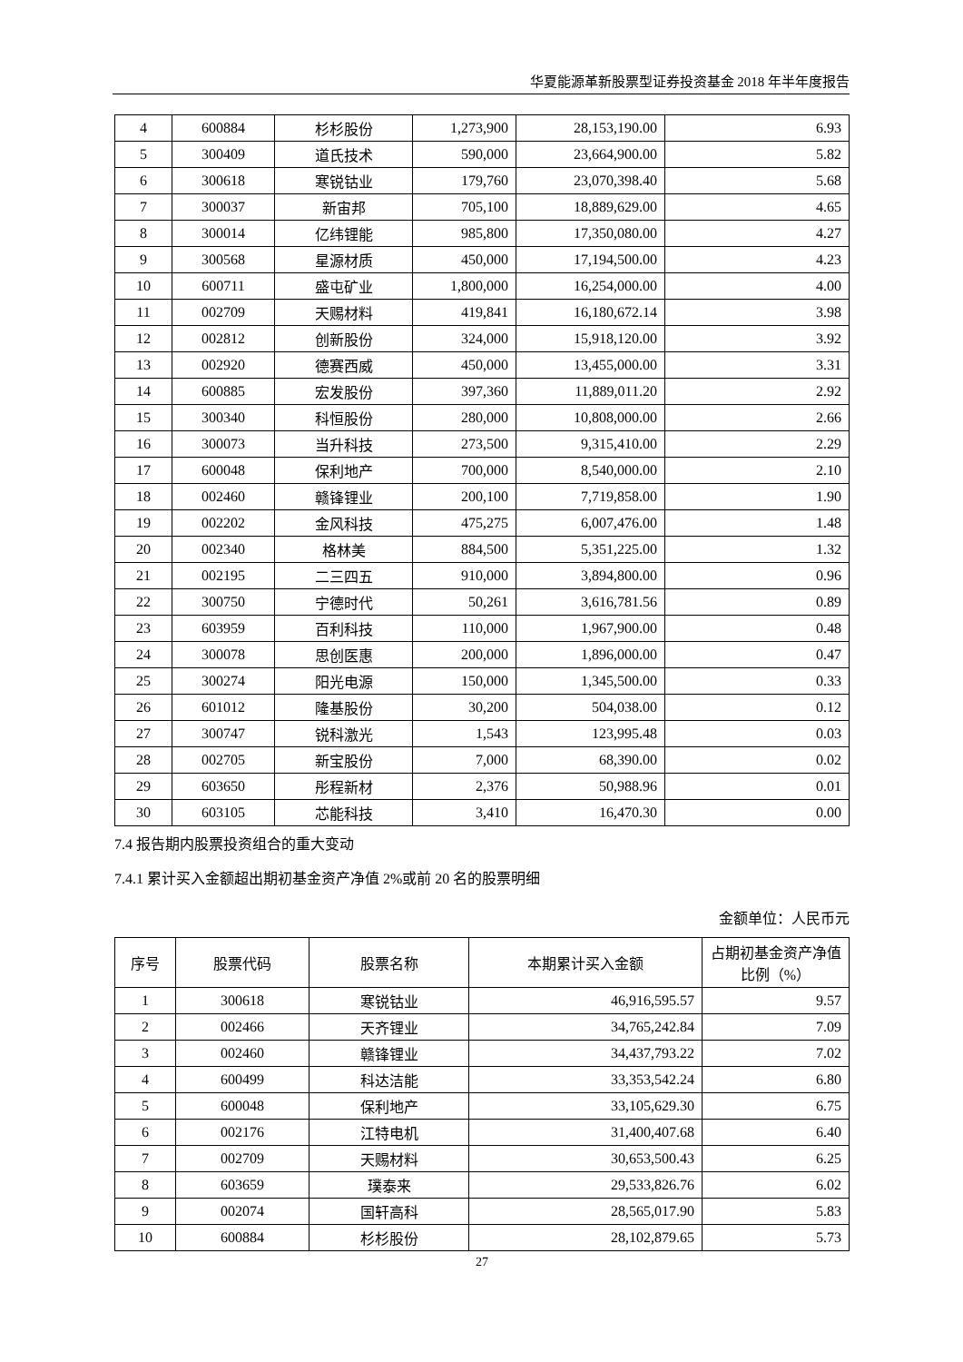华夏能源革新股票型证券投资基金 2018 年半年度报告
| 4 | 600884 | 杉杉股份 | 1,273,900 | 28,153,190.00 | 6.93 |
| 5 | 300409 | 道氏技术 | 590,000 | 23,664,900.00 | 5.82 |
| 6 | 300618 | 寒锐钴业 | 179,760 | 23,070,398.40 | 5.68 |
| 7 | 300037 | 新宙邦 | 705,100 | 18,889,629.00 | 4.65 |
| 8 | 300014 | 亿纬锂能 | 985,800 | 17,350,080.00 | 4.27 |
| 9 | 300568 | 星源材质 | 450,000 | 17,194,500.00 | 4.23 |
| 10 | 600711 | 盛屯矿业 | 1,800,000 | 16,254,000.00 | 4.00 |
| 11 | 002709 | 天赐材料 | 419,841 | 16,180,672.14 | 3.98 |
| 12 | 002812 | 创新股份 | 324,000 | 15,918,120.00 | 3.92 |
| 13 | 002920 | 德赛西威 | 450,000 | 13,455,000.00 | 3.31 |
| 14 | 600885 | 宏发股份 | 397,360 | 11,889,011.20 | 2.92 |
| 15 | 300340 | 科恒股份 | 280,000 | 10,808,000.00 | 2.66 |
| 16 | 300073 | 当升科技 | 273,500 | 9,315,410.00 | 2.29 |
| 17 | 600048 | 保利地产 | 700,000 | 8,540,000.00 | 2.10 |
| 18 | 002460 | 赣锋锂业 | 200,100 | 7,719,858.00 | 1.90 |
| 19 | 002202 | 金风科技 | 475,275 | 6,007,476.00 | 1.48 |
| 20 | 002340 | 格林美 | 884,500 | 5,351,225.00 | 1.32 |
| 21 | 002195 | 二三四五 | 910,000 | 3,894,800.00 | 0.96 |
| 22 | 300750 | 宁德时代 | 50,261 | 3,616,781.56 | 0.89 |
| 23 | 603959 | 百利科技 | 110,000 | 1,967,900.00 | 0.48 |
| 24 | 300078 | 思创医惠 | 200,000 | 1,896,000.00 | 0.47 |
| 25 | 300274 | 阳光电源 | 150,000 | 1,345,500.00 | 0.33 |
| 26 | 601012 | 隆基股份 | 30,200 | 504,038.00 | 0.12 |
| 27 | 300747 | 锐科激光 | 1,543 | 123,995.48 | 0.03 |
| 28 | 002705 | 新宝股份 | 7,000 | 68,390.00 | 0.02 |
| 29 | 603650 | 彤程新材 | 2,376 | 50,988.96 | 0.01 |
| 30 | 603105 | 芯能科技 | 3,410 | 16,470.30 | 0.00 |
7.4 报告期内股票投资组合的重大变动
7.4.1 累计买入金额超出期初基金资产净值 2%或前 20 名的股票明细
金额单位：人民币元
| 序号 | 股票代码 | 股票名称 | 本期累计买入金额 | 占期初基金资产净值比例（%） |
| --- | --- | --- | --- | --- |
| 1 | 300618 | 寒锐钴业 | 46,916,595.57 | 9.57 |
| 2 | 002466 | 天齐锂业 | 34,765,242.84 | 7.09 |
| 3 | 002460 | 赣锋锂业 | 34,437,793.22 | 7.02 |
| 4 | 600499 | 科达洁能 | 33,353,542.24 | 6.80 |
| 5 | 600048 | 保利地产 | 33,105,629.30 | 6.75 |
| 6 | 002176 | 江特电机 | 31,400,407.68 | 6.40 |
| 7 | 002709 | 天赐材料 | 30,653,500.43 | 6.25 |
| 8 | 603659 | 璞泰来 | 29,533,826.76 | 6.02 |
| 9 | 002074 | 国轩高科 | 28,565,017.90 | 5.83 |
| 10 | 600884 | 杉杉股份 | 28,102,879.65 | 5.73 |
27